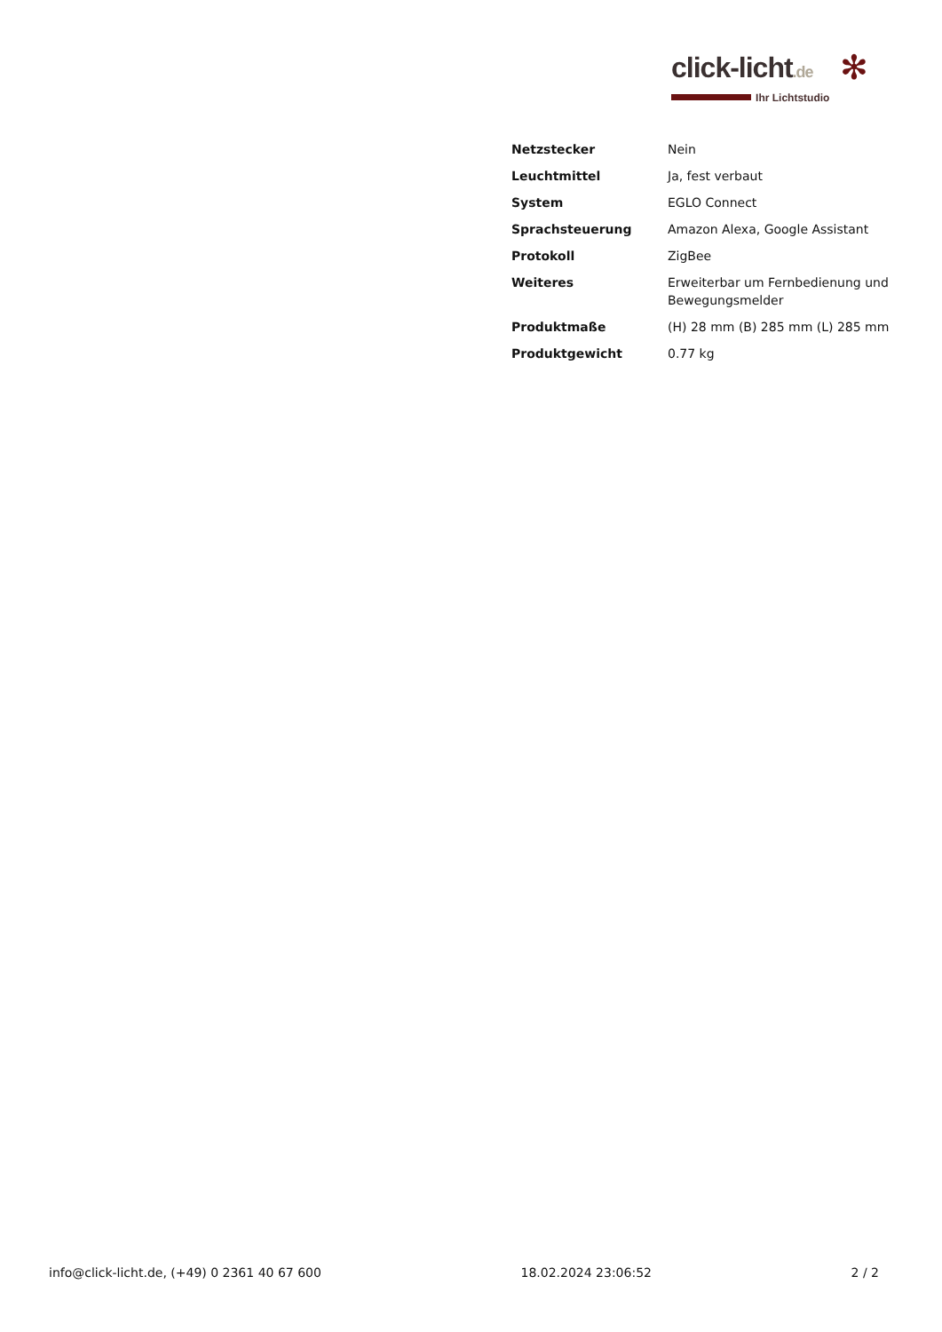click-licht.de
Ihr Lichtstudio
✻
| Netzstecker | Nein |
| Leuchtmittel | Ja, fest verbaut |
| System | EGLO Connect |
| Sprachsteuerung | Amazon Alexa, Google Assistant |
| Protokoll | ZigBee |
| Weiteres | Erweiterbar um Fernbedienung und Bewegungsmelder |
| Produktmaße | (H) 28 mm (B) 285 mm (L) 285 mm |
| Produktgewicht | 0.77 kg |
info@click-licht.de, (+49) 0 2361 40 67 600 18.02.2024 23:06:52 2 / 2